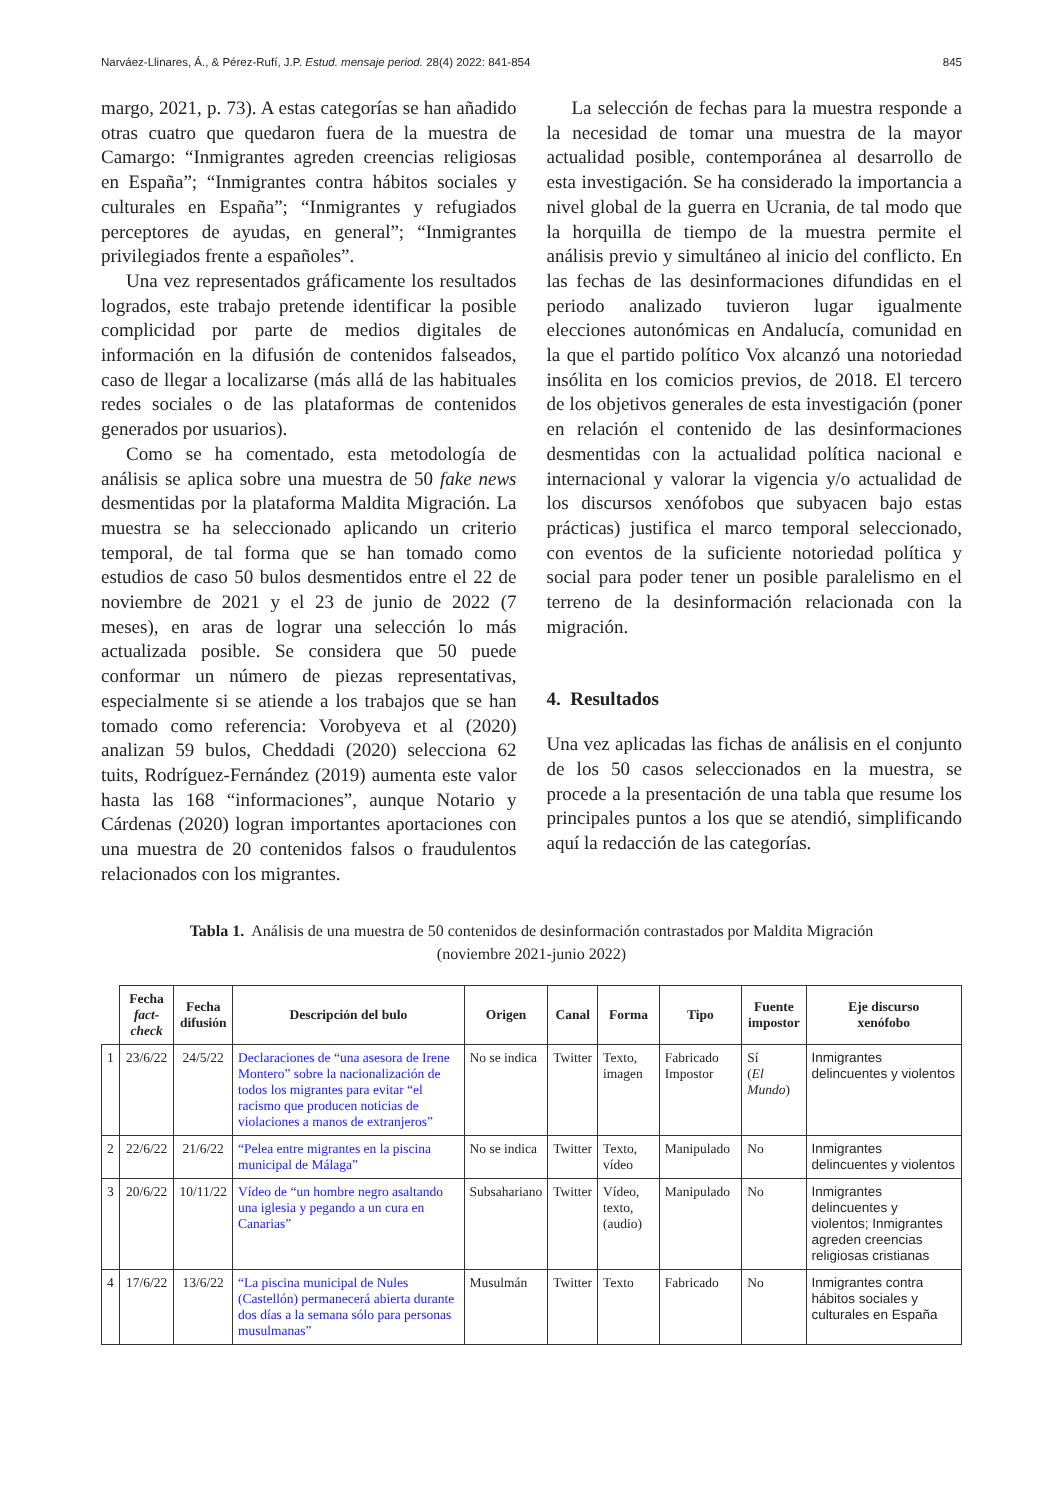Narváez-Llinares, Á., & Pérez-Rufí, J.P. Estud. mensaje period. 28(4) 2022: 841-854 845
margo, 2021, p. 73). A estas categorías se han añadido otras cuatro que quedaron fuera de la muestra de Camargo: “Inmigrantes agreden creencias religiosas en España”; “Inmigrantes contra hábitos sociales y culturales en España”; “Inmigrantes y refugiados perceptores de ayudas, en general”; “Inmigrantes privilegiados frente a españoles”.
Una vez representados gráficamente los resultados logrados, este trabajo pretende identificar la posible complicidad por parte de medios digitales de información en la difusión de contenidos falseados, caso de llegar a localizarse (más allá de las habituales redes sociales o de las plataformas de contenidos generados por usuarios).
Como se ha comentado, esta metodología de análisis se aplica sobre una muestra de 50 fake news desmentidas por la plataforma Maldita Migración. La muestra se ha seleccionado aplicando un criterio temporal, de tal forma que se han tomado como estudios de caso 50 bulos desmentidos entre el 22 de noviembre de 2021 y el 23 de junio de 2022 (7 meses), en aras de lograr una selección lo más actualizada posible. Se considera que 50 puede conformar un número de piezas representativas, especialmente si se atiende a los trabajos que se han tomado como referencia: Vorobyeva et al (2020) analizan 59 bulos, Cheddadi (2020) selecciona 62 tuits, Rodríguez-Fernández (2019) aumenta este valor hasta las 168 “informaciones”, aunque Notario y Cárdenas (2020) logran importantes aportaciones con una muestra de 20 contenidos falsos o fraudulentos relacionados con los migrantes.
La selección de fechas para la muestra responde a la necesidad de tomar una muestra de la mayor actualidad posible, contemporánea al desarrollo de esta investigación. Se ha considerado la importancia a nivel global de la guerra en Ucrania, de tal modo que la horquilla de tiempo de la muestra permite el análisis previo y simultáneo al inicio del conflicto. En las fechas de las desinformaciones difundidas en el periodo analizado tuvieron lugar igualmente elecciones autonómicas en Andalucía, comunidad en la que el partido político Vox alcanzó una notoriedad insólita en los comicios previos, de 2018. El tercero de los objetivos generales de esta investigación (poner en relación el contenido de las desinformaciones desmentidas con la actualidad política nacional e internacional y valorar la vigencia y/o actualidad de los discursos xenófobos que subyacen bajo estas prácticas) justifica el marco temporal seleccionado, con eventos de la suficiente notoriedad política y social para poder tener un posible paralelismo en el terreno de la desinformación relacionada con la migración.
4. Resultados
Una vez aplicadas las fichas de análisis en el conjunto de los 50 casos seleccionados en la muestra, se procede a la presentación de una tabla que resume los principales puntos a los que se atendió, simplificando aquí la redacción de las categorías.
Tabla 1. Análisis de una muestra de 50 contenidos de desinformación contrastados por Maldita Migración
(noviembre 2021-junio 2022)
| | Fecha fact-check | Fecha difusión | Descripción del bulo | Origen | Canal | Forma | Tipo | Fuente impostor | Eje discurso xenófobo |
| --- | --- | --- | --- | --- | --- | --- | --- | --- | --- |
| 1 | 23/6/22 | 24/5/22 | Declaraciones de “una asesora de Irene Montero” sobre la nacionalización de todos los migrantes para evitar “el racismo que producen noticias de violaciones a manos de extranjeros” | No se indica | Twitter | Texto, imagen | Fabricado Impostor | Sí ( El Mundo ) | Inmigrantes delincuentes y violentos |
| 2 | 22/6/22 | 21/6/22 | “Pelea entre migrantes en la piscina municipal de Málaga” | No se indica | Twitter | Texto, vídeo | Manipulado | No | Inmigrantes delincuentes y violentos |
| 3 | 20/6/22 | 10/11/22 | Vídeo de “un hombre negro asaltando una iglesia y pegando a un cura en Canarias” | Subsahariano | Twitter | Vídeo, texto, (audio) | Manipulado | No | Inmigrantes delincuentes y violentos; Inmigrantes agreden creencias religiosas cristianas |
| 4 | 17/6/22 | 13/6/22 | “La piscina municipal de Nules (Castellón) permanecerá abierta durante dos días a la semana sólo para personas musulmanas” | Musulmán | Twitter | Texto | Fabricado | No | Inmigrantes contra hábitos sociales y culturales en España |